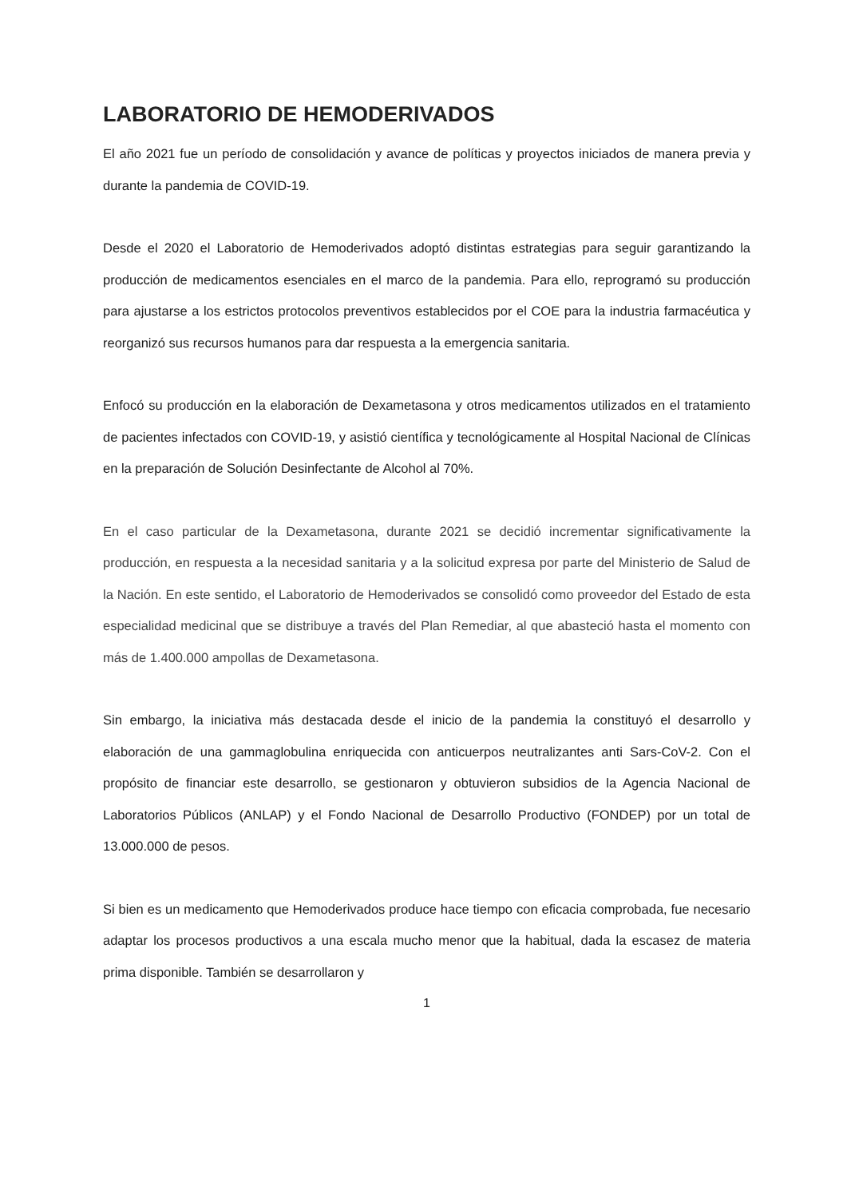LABORATORIO DE HEMODERIVADOS
El año 2021 fue un período de consolidación y avance de políticas y proyectos iniciados de manera previa y durante la pandemia de COVID-19.
Desde el 2020 el Laboratorio de Hemoderivados adoptó distintas estrategias para seguir garantizando la producción de medicamentos esenciales en el marco de la pandemia. Para ello, reprogramó su producción para ajustarse a los estrictos protocolos preventivos establecidos por el COE para la industria farmacéutica y reorganizó sus recursos humanos para dar respuesta a la emergencia sanitaria.
Enfocó su producción en la elaboración de Dexametasona y otros medicamentos utilizados en el tratamiento de pacientes infectados con COVID-19, y asistió científica y tecnológicamente al Hospital Nacional de Clínicas en la preparación de Solución Desinfectante de Alcohol al 70%.
En el caso particular de la Dexametasona, durante 2021 se decidió incrementar significativamente la producción, en respuesta a la necesidad sanitaria y a la solicitud expresa por parte del Ministerio de Salud de la Nación. En este sentido, el Laboratorio de Hemoderivados se consolidó como proveedor del Estado de esta especialidad medicinal que se distribuye a través del Plan Remediar, al que abasteció hasta el momento con más de 1.400.000 ampollas de Dexametasona.
Sin embargo, la iniciativa más destacada desde el inicio de la pandemia la constituyó el desarrollo y elaboración de una gammaglobulina enriquecida con anticuerpos neutralizantes anti Sars-CoV-2. Con el propósito de financiar este desarrollo, se gestionaron y obtuvieron subsidios de la Agencia Nacional de Laboratorios Públicos (ANLAP) y el Fondo Nacional de Desarrollo Productivo (FONDEP) por un total de 13.000.000 de pesos.
Si bien es un medicamento que Hemoderivados produce hace tiempo con eficacia comprobada, fue necesario adaptar los procesos productivos a una escala mucho menor que la habitual, dada la escasez de materia prima disponible. También se desarrollaron y
1